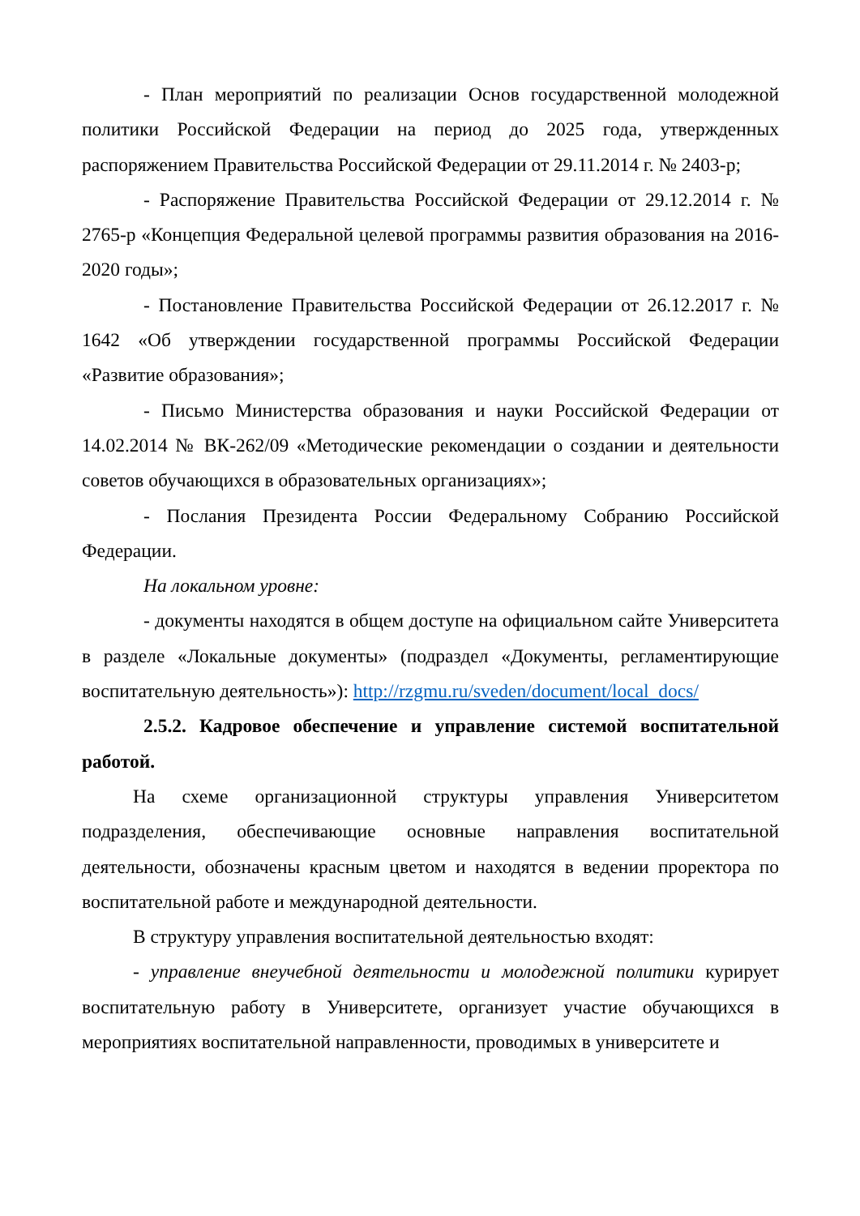- План мероприятий по реализации Основ государственной молодежной политики Российской Федерации на период до 2025 года, утвержденных распоряжением Правительства Российской Федерации от 29.11.2014 г. № 2403-р;
- Распоряжение Правительства Российской Федерации от 29.12.2014 г. № 2765-р «Концепция Федеральной целевой программы развития образования на 2016-2020 годы»;
- Постановление Правительства Российской Федерации от 26.12.2017 г. № 1642 «Об утверждении государственной программы Российской Федерации «Развитие образования»;
- Письмо Министерства образования и науки Российской Федерации от 14.02.2014 № ВК-262/09 «Методические рекомендации о создании и деятельности советов обучающихся в образовательных организациях»;
- Послания Президента России Федеральному Собранию Российской Федерации.
На локальном уровне:
- документы находятся в общем доступе на официальном сайте Университета в разделе «Локальные документы» (подраздел «Документы, регламентирующие воспитательную деятельность»): http://rzgmu.ru/sveden/document/local_docs/
2.5.2. Кадровое обеспечение и управление системой воспитательной работой.
На схеме организационной структуры управления Университетом подразделения, обеспечивающие основные направления воспитательной деятельности, обозначены красным цветом и находятся в ведении проректора по воспитательной работе и международной деятельности.
В структуру управления воспитательной деятельностью входят:
- управление внеучебной деятельности и молодежной политики курирует воспитательную работу в Университете, организует участие обучающихся в мероприятиях воспитательной направленности, проводимых в университете и